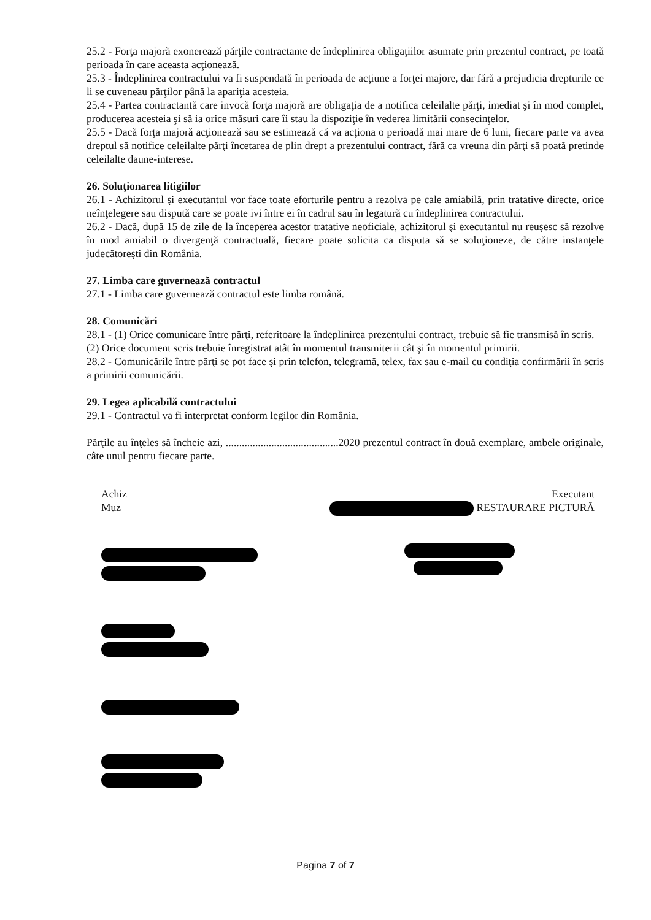25.2 - Forţa majoră exonerează părţile contractante de îndeplinirea obligaţiilor asumate prin prezentul contract, pe toată perioada în care aceasta acţionează.
25.3 - Îndeplinirea contractului va fi suspendată în perioada de acţiune a forţei majore, dar fără a prejudicia drepturile ce li se cuveneau părţilor până la apariţia acesteia.
25.4 - Partea contractantă care invocă forţa majoră are obligaţia de a notifica celeilalte părţi, imediat şi în mod complet, producerea acesteia şi să ia orice măsuri care îi stau la dispoziţie în vederea limitării consecinţelor.
25.5 - Dacă forţa majoră acţionează sau se estimează că va acţiona o perioadă mai mare de 6 luni, fiecare parte va avea dreptul să notifice celeilalte părţi încetarea de plin drept a prezentului contract, fără ca vreuna din părţi să poată pretinde celeilalte daune-interese.
26. Soluţionarea litigiilor
26.1 - Achizitorul şi executantul vor face toate eforturile pentru a rezolva pe cale amiabilă, prin tratative directe, orice neînţelegere sau dispută care se poate ivi între ei în cadrul sau în legatură cu îndeplinirea contractului.
26.2 - Dacă, după 15 de zile de la începerea acestor tratative neoficiale, achizitorul şi executantul nu reuşesc să rezolve în mod amiabil o divergenţă contractuală, fiecare poate solicita ca disputa să se soluţioneze, de către instanţele judecătoreşti din România.
27. Limba care guvernează contractul
27.1 - Limba care guvernează contractul este limba română.
28. Comunicări
28.1 - (1) Orice comunicare între părţi, referitoare la îndeplinirea prezentului contract, trebuie să fie transmisă în scris.
(2) Orice document scris trebuie înregistrat atât în momentul transmiterii cât şi în momentul primirii.
28.2 - Comunicările între părţi se pot face şi prin telefon, telegramă, telex, fax sau e-mail cu condiţia confirmării în scris a primirii comunicării.
29. Legea aplicabilă contractului
29.1 - Contractul va fi interpretat conform legilor din România.
Părţile au înţeles să încheie azi, ..........................................2020 prezentul contract în două exemplare, ambele originale, câte unul pentru fiecare parte.
Achiz
Muz
Executant
RESTAURARE PICTURĂ
Pagina 7 of 7